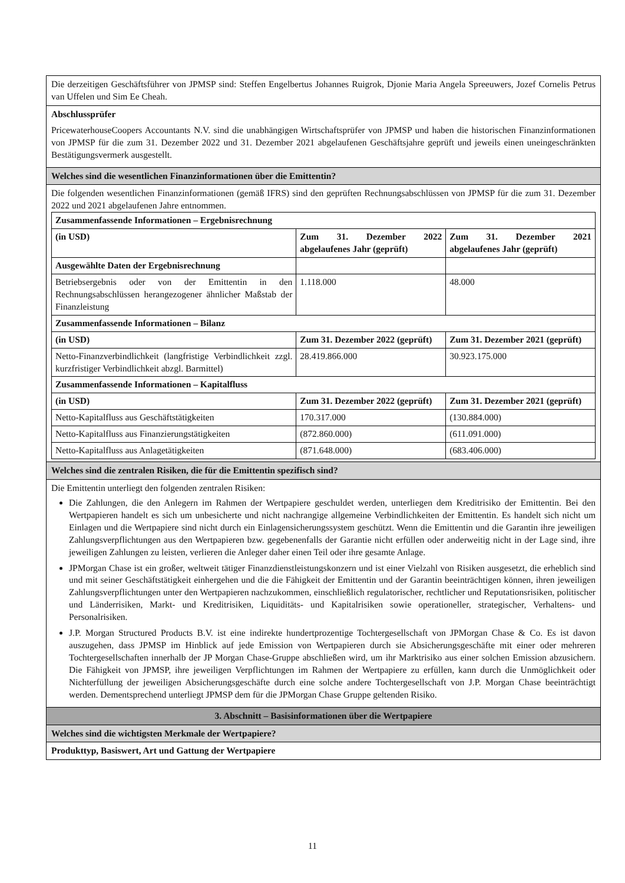| Die derzeitigen Geschäftsführer von JPMSP sind: Steffen Engelbertus Johannes Ruigrok, Djonie Maria Angela Spreeuwers, Jozef Cornelis Petrus van Uffelen und Sim Ee Cheah. |
| Abschlussprüfer PricewaterhouseCoopers Accountants N.V. sind die unabhängigen Wirtschaftsprüfer von JPMSP und haben die historischen Finanzinformationen von JPMSP für die zum 31. Dezember 2022 und 31. Dezember 2021 abgelaufenen Geschäftsjahre geprüft und jeweils einen uneingeschränkten Bestätigungsvermerk ausgestellt. |
| Welches sind die wesentlichen Finanzinformationen über die Emittentin? |
| Die folgenden wesentlichen Finanzinformationen (gemäß IFRS) sind den geprüften Rechnungsabschlüssen von JPMSP für die zum 31. Dezember 2022 und 2021 abgelaufenen Jahre entnommen. / Zusammenfassende Informationen – Ergebnisrechnung / / / / (in USD) / Zum 31. Dezember 2022 abgelaufenes Jahr (geprüft) / Zum 31. Dezember 2021 abgelaufenes Jahr (geprüft) / / Ausgewählte Daten der Ergebnisrechnung / / / / Betriebsergebnis oder von der Emittentin in den Rechnungsabschlüssen herangezogener ähnlicher Maßstab der Finanzleistung / 1.118.000 / 48.000 / / Zusammenfassende Informationen – Bilanz / / / / (in USD) / Zum 31. Dezember 2022 (geprüft) / Zum 31. Dezember 2021 (geprüft) / / Netto-Finanzverbindlichkeit (langfristige Verbindlichkeit zzgl. kurzfristiger Verbindlichkeit abzgl. Barmittel) / 28.419.866.000 / 30.923.175.000 / / Zusammenfassende Informationen – Kapitalfluss / / / / (in USD) / Zum 31. Dezember 2022 (geprüft) / Zum 31. Dezember 2021 (geprüft) / / Netto-Kapitalfluss aus Geschäftstätigkeiten / 170.317.000 / (130.884.000) / / Netto-Kapitalfluss aus Finanzierungstätigkeiten / (872.860.000) / (611.091.000) / / Netto-Kapitalfluss aus Anlagetätigkeiten / (871.648.000) / (683.406.000) / |
| Welches sind die zentralen Risiken, die für die Emittentin spezifisch sind? |
| Die Emittentin unterliegt den folgenden zentralen Risiken: Die Zahlungen, die den Anlegern im Rahmen der Wertpapiere geschuldet werden, unterliegen dem Kreditrisiko der Emittentin. Bei den Wertpapieren handelt es sich um unbesicherte und nicht nachrangige allgemeine Verbindlichkeiten der Emittentin. Es handelt sich nicht um Einlagen und die Wertpapiere sind nicht durch ein Einlagensicherungssystem geschützt. Wenn die Emittentin und die Garantin ihre jeweiligen Zahlungsverpflichtungen aus den Wertpapieren bzw. gegebenenfalls der Garantie nicht erfüllen oder anderweitig nicht in der Lage sind, ihre jeweiligen Zahlungen zu leisten, verlieren die Anleger daher einen Teil oder ihre gesamte Anlage. JPMorgan Chase ist ein großer, weltweit tätiger Finanzdienstleistungskonzern und ist einer Vielzahl von Risiken ausgesetzt, die erheblich sind und mit seiner Geschäftstätigkeit einhergehen und die die Fähigkeit der Emittentin und der Garantin beeinträchtigen können, ihren jeweiligen Zahlungsverpflichtungen unter den Wertpapieren nachzukommen, einschließlich regulatorischer, rechtlicher und Reputationsrisiken, politischer und Länderrisiken, Markt- und Kreditrisiken, Liquiditäts- und Kapitalrisiken sowie operationeller, strategischer, Verhaltens- und Personalrisiken. J.P. Morgan Structured Products B.V. ist eine indirekte hundertprozentige Tochtergesellschaft von JPMorgan Chase & Co. Es ist davon auszugehen, dass JPMSP im Hinblick auf jede Emission von Wertpapieren durch sie Absicherungsgeschäfte mit einer oder mehreren Tochtergesellschaften innerhalb der JP Morgan Chase-Gruppe abschließen wird, um ihr Marktrisiko aus einer solchen Emission abzusichern. Die Fähigkeit von JPMSP, ihre jeweiligen Verpflichtungen im Rahmen der Wertpapiere zu erfüllen, kann durch die Unmöglichkeit oder Nichterfüllung der jeweiligen Absicherungsgeschäfte durch eine solche andere Tochtergesellschaft von J.P. Morgan Chase beeinträchtigt werden. Dementsprechend unterliegt JPMSP dem für die JPMorgan Chase Gruppe geltenden Risiko. |
| 3. Abschnitt – Basisinformationen über die Wertpapiere |
| Welches sind die wichtigsten Merkmale der Wertpapiere? |
| Produkttyp, Basiswert, Art und Gattung der Wertpapiere |
11